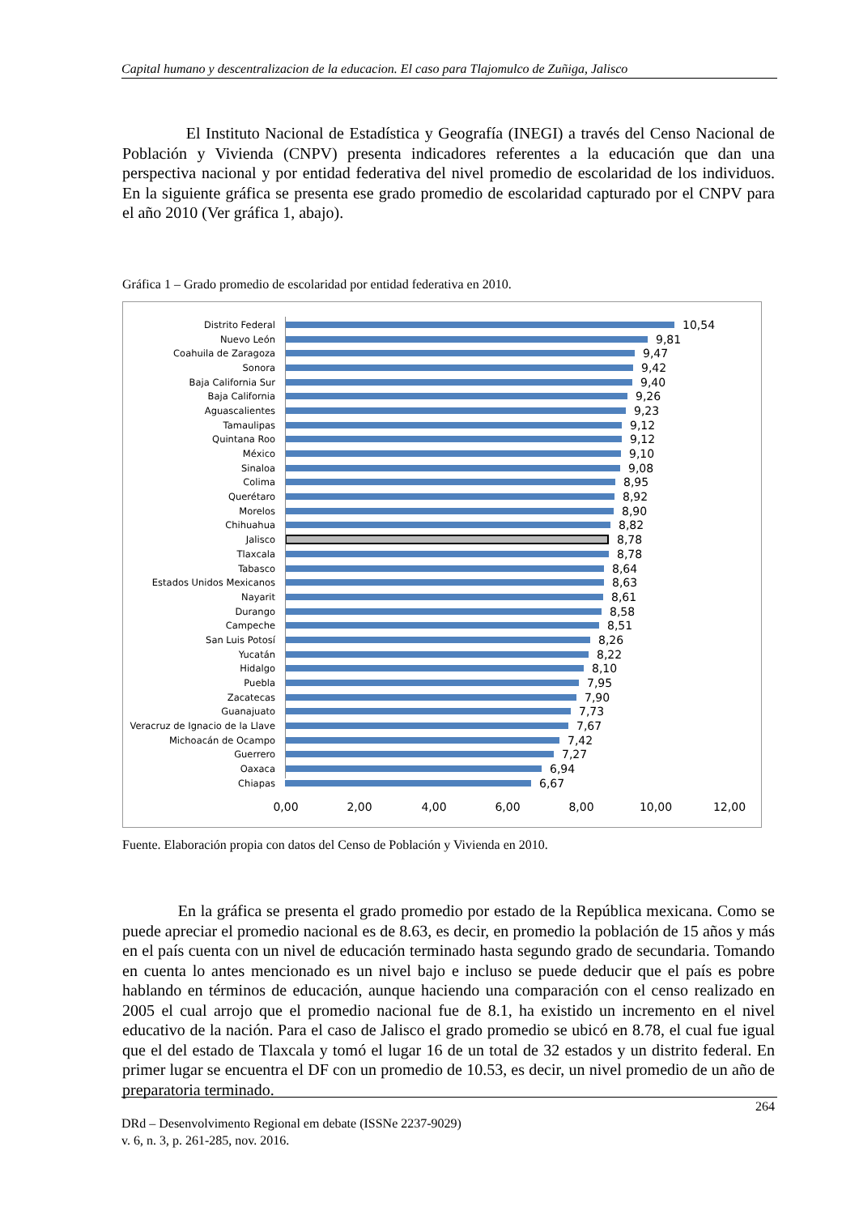Capital humano y descentralizacion de la educacion. El caso para Tlajomulco de Zuñiga, Jalisco
El Instituto Nacional de Estadística y Geografía (INEGI) a través del Censo Nacional de Población y Vivienda (CNPV) presenta indicadores referentes a la educación que dan una perspectiva nacional y por entidad federativa del nivel promedio de escolaridad de los individuos. En la siguiente gráfica se presenta ese grado promedio de escolaridad capturado por el CNPV para el año 2010 (Ver gráfica 1, abajo).
Gráfica 1 – Grado promedio de escolaridad por entidad federativa en 2010.
Distrito Federal 10,54
Nuevo León 9,81
Coahuila de Zaragoza 9,47
Sonora 9,42
Baja California Sur 9,40
Baja California 9,26
Aguascalientes 9,23
Tamaulipas 9,12
Quintana Roo 9,12
México 9,10
Sinaloa 9,08
Colima 8,95
Querétaro 8,92
Morelos 8,90
Chihuahua 8,82
Jalisco 8,78
Tlaxcala 8,78
Tabasco 8,64
Estados Unidos Mexicanos 8,63
Nayarit 8,61
Durango 8,58
Campeche 8,51
San Luis Potosí 8,26
Yucatán 8,22
Hidalgo 8,10
Puebla 7,95
Zacatecas 7,90
Guanajuato 7,73
Veracruz de Ignacio de la Llave 7,67
Michoacán de Ocampo 7,42
Guerrero 7,27
Oaxaca 6,94
Chiapas 6,67
0,00 2,00 4,00 6,00 8,00 10,00 12,00
Fuente. Elaboración propia con datos del Censo de Población y Vivienda en 2010.
En la gráfica se presenta el grado promedio por estado de la República mexicana. Como se puede apreciar el promedio nacional es de 8.63, es decir, en promedio la población de 15 años y más en el país cuenta con un nivel de educación terminado hasta segundo grado de secundaria. Tomando en cuenta lo antes mencionado es un nivel bajo e incluso se puede deducir que el país es pobre hablando en términos de educación, aunque haciendo una comparación con el censo realizado en 2005 el cual arrojo que el promedio nacional fue de 8.1, ha existido un incremento en el nivel educativo de la nación. Para el caso de Jalisco el grado promedio se ubicó en 8.78, el cual fue igual que el del estado de Tlaxcala y tomó el lugar 16 de un total de 32 estados y un distrito federal. En primer lugar se encuentra el DF con un promedio de 10.53, es decir, un nivel promedio de un año de preparatoria terminado.
264
DRd – Desenvolvimento Regional em debate (ISSNe 2237-9029)
v. 6, n. 3, p. 261-285, nov. 2016.